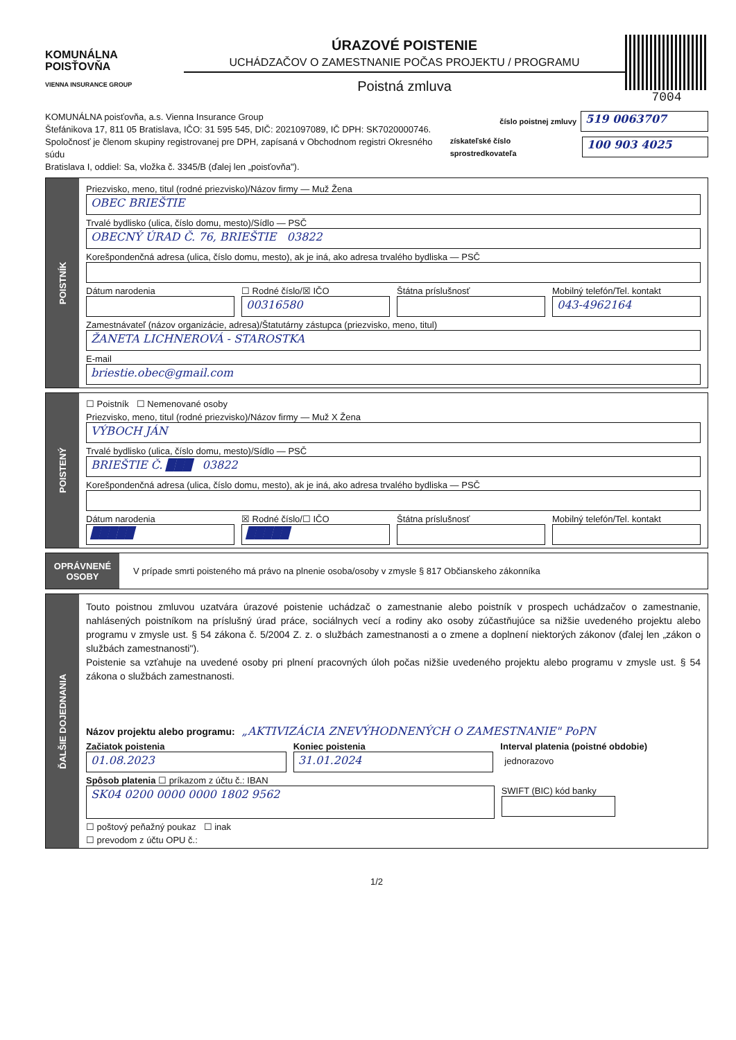KOMUNÁLNA
POISŤOVŇA
VIENNA INSURANCE GROUP
ÚRAZOVÉ POISTENIE
UCHÁDZAČOV O ZAMESTNANIE POČAS PROJEKTU / PROGRAMU
Poistná zmluva
7004
KOMUNÁLNA poisťovňa, a.s. Vienna Insurance Group
Štefánikova 17, 811 05 Bratislava, IČO: 31 595 545, DIČ: 2021097089, IČ DPH: SK7020000746.
Spoločnosť je členom skupiny registrovanej pre DPH, zapísaná v Obchodnom registri Okresného súdu
Bratislava I, oddiel: Sa, vložka č. 3345/B (ďalej len „poisťovňa").
číslo poistnej zmluvy 519 0063707
získateľské číslo sprostredkovateľa 100 903 4025
POISTNÍK
Priezvisko, meno, titul (rodné priezvisko)/Názov firmy — Muž Žena
OBEC BRIEŠTIE
Trvalé bydlisko (ulica, číslo domu, mesto)/Sídlo — PSČ
OBECNÝ ÚRAD Č. 76, BRIEŠTIE 03822
Korešpondenčná adresa (ulica, číslo domu, mesto), ak je iná, ako adresa trvalého bydliska — PSČ
Dátum narodenia ☐ Rodné číslo/☒ IČO
00316580
Štátna príslušnosť Mobilný telefón/Tel. kontakt
043-4962164
Zamestnávateľ (názov organizácie, adresa)/Štatutárny zástupca (priezvisko, meno, titul)
ŽANETA LICHNEROVÁ - STAROSTKA
E-mail
briestie.obec@gmail.com
POISTENÝ
☐ Poistník ☐ Nemenované osoby
Priezvisko, meno, titul (rodné priezvisko)/Názov firmy — Muž X Žena
VÝBOCH JÁN
Trvalé bydlisko (ulica, číslo domu, mesto)/Sídlo — PSČ
BRIEŠTIE Č. ███ 03822
Korešpondenčná adresa (ulica, číslo domu, mesto), ak je iná, ako adresa trvalého bydliska — PSČ
Dátum narodenia
█████
☒ Rodné číslo/☐ IČO
█████
Štátna príslušnosť Mobilný telefón/Tel. kontakt
OPRÁVNENÉ OSOBY
V prípade smrti poisteného má právo na plnenie osoba/osoby v zmysle § 817 Občianskeho zákonníka
ĎALŠIE DOJEDNANIA
Touto poistnou zmluvou uzatvára úrazové poistenie uchádzač o zamestnanie alebo poistník v prospech uchádzačov o zamestnanie, nahlásených poistníkom na príslušný úrad práce, sociálnych vecí a rodiny ako osoby zúčastňujúce sa nižšie uvedeného projektu alebo programu v zmysle ust. § 54 zákona č. 5/2004 Z. z. o službách zamestnanosti a o zmene a doplnení niektorých zákonov (ďalej len „zákon o službách zamestnanosti").
Poistenie sa vzťahuje na uvedené osoby pri plnení pracovných úloh počas nižšie uvedeného projektu alebo programu v zmysle ust. § 54 zákona o službách zamestnanosti.
Názov projektu alebo programu: „AKTIVIZÁCIA ZNEVÝHODNENÝCH O ZAMESTNANIE" PoPN
Začiatok poistenia
01.08.2023
Koniec poistenia
31.01.2024
Interval platenia (poistné obdobie)
jednorazovo
Spôsob platenia ☐ príkazom z účtu č.: IBAN
SK04 0200 0000 0000 1802 9562
SWIFT (BIC) kód banky
☐ poštový peňažný poukaz ☐ inak
☐ prevodom z účtu OPU č.:
1/2